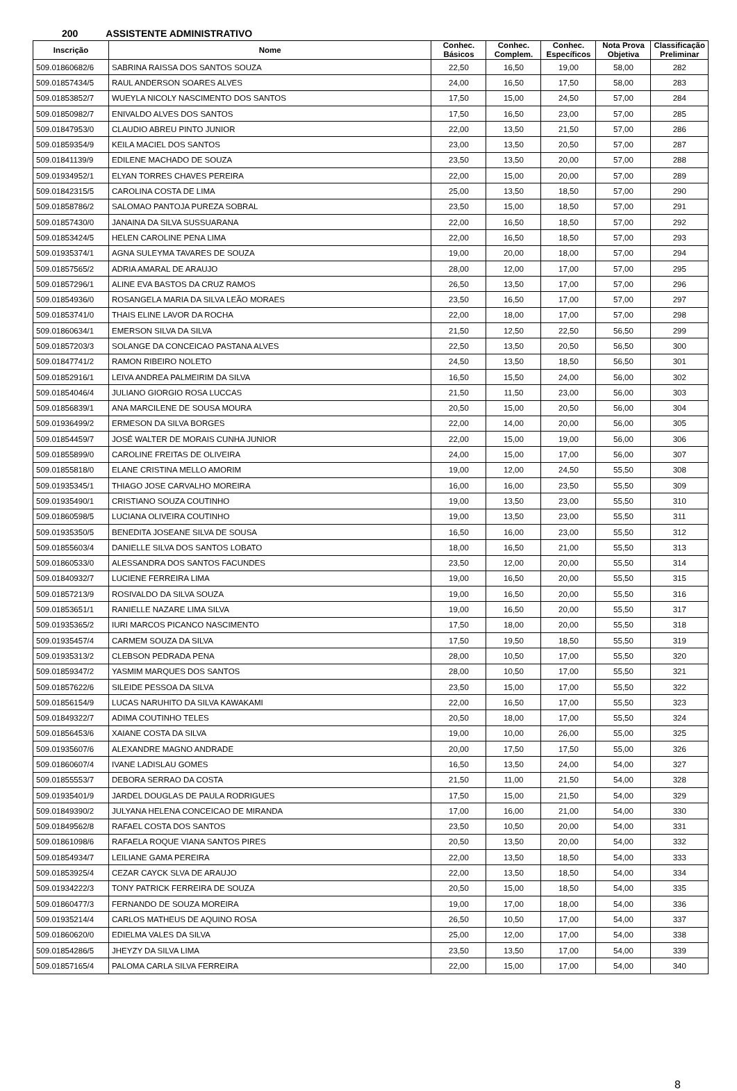200 ASSISTENTE ADMINISTRATIVO
| Inscrição | Nome | Conhec. Básicos | Conhec. Complem. | Conhec. Específicos | Nota Prova Objetiva | Classificação Preliminar |
| --- | --- | --- | --- | --- | --- | --- |
| 509.01860682/6 | SABRINA RAISSA DOS SANTOS SOUZA | 22,50 | 16,50 | 19,00 | 58,00 | 282 |
| 509.01857434/5 | RAUL ANDERSON SOARES ALVES | 24,00 | 16,50 | 17,50 | 58,00 | 283 |
| 509.01853852/7 | WUEYLA NICOLY NASCIMENTO DOS SANTOS | 17,50 | 15,00 | 24,50 | 57,00 | 284 |
| 509.01850982/7 | ENIVALDO ALVES DOS SANTOS | 17,50 | 16,50 | 23,00 | 57,00 | 285 |
| 509.01847953/0 | CLAUDIO ABREU PINTO JUNIOR | 22,00 | 13,50 | 21,50 | 57,00 | 286 |
| 509.01859354/9 | KEILA MACIEL DOS SANTOS | 23,00 | 13,50 | 20,50 | 57,00 | 287 |
| 509.01841139/9 | EDILENE MACHADO DE SOUZA | 23,50 | 13,50 | 20,00 | 57,00 | 288 |
| 509.01934952/1 | ELYAN TORRES CHAVES PEREIRA | 22,00 | 15,00 | 20,00 | 57,00 | 289 |
| 509.01842315/5 | CAROLINA COSTA DE LIMA | 25,00 | 13,50 | 18,50 | 57,00 | 290 |
| 509.01858786/2 | SALOMAO PANTOJA PUREZA SOBRAL | 23,50 | 15,00 | 18,50 | 57,00 | 291 |
| 509.01857430/0 | JANAINA DA SILVA SUSSUARANA | 22,00 | 16,50 | 18,50 | 57,00 | 292 |
| 509.01853424/5 | HELEN CAROLINE PENA LIMA | 22,00 | 16,50 | 18,50 | 57,00 | 293 |
| 509.01935374/1 | AGNA SULEYMA TAVARES DE SOUZA | 19,00 | 20,00 | 18,00 | 57,00 | 294 |
| 509.01857565/2 | ADRIA AMARAL DE ARAUJO | 28,00 | 12,00 | 17,00 | 57,00 | 295 |
| 509.01857296/1 | ALINE EVA BASTOS DA CRUZ RAMOS | 26,50 | 13,50 | 17,00 | 57,00 | 296 |
| 509.01854936/0 | ROSANGELA MARIA DA SILVA LEÃO MORAES | 23,50 | 16,50 | 17,00 | 57,00 | 297 |
| 509.01853741/0 | THAIS ELINE LAVOR DA ROCHA | 22,00 | 18,00 | 17,00 | 57,00 | 298 |
| 509.01860634/1 | EMERSON SILVA DA SILVA | 21,50 | 12,50 | 22,50 | 56,50 | 299 |
| 509.01857203/3 | SOLANGE DA CONCEICAO PASTANA ALVES | 22,50 | 13,50 | 20,50 | 56,50 | 300 |
| 509.01847741/2 | RAMON RIBEIRO NOLETO | 24,50 | 13,50 | 18,50 | 56,50 | 301 |
| 509.01852916/1 | LEIVA ANDREA PALMEIRIM DA SILVA | 16,50 | 15,50 | 24,00 | 56,00 | 302 |
| 509.01854046/4 | JULIANO GIORGIO ROSA LUCCAS | 21,50 | 11,50 | 23,00 | 56,00 | 303 |
| 509.01856839/1 | ANA MARCILENE DE SOUSA MOURA | 20,50 | 15,00 | 20,50 | 56,00 | 304 |
| 509.01936499/2 | ERMESON DA SILVA BORGES | 22,00 | 14,00 | 20,00 | 56,00 | 305 |
| 509.01854459/7 | JOSÉ WALTER DE MORAIS CUNHA JUNIOR | 22,00 | 15,00 | 19,00 | 56,00 | 306 |
| 509.01855899/0 | CAROLINE FREITAS DE OLIVEIRA | 24,00 | 15,00 | 17,00 | 56,00 | 307 |
| 509.01855818/0 | ELANE CRISTINA MELLO AMORIM | 19,00 | 12,00 | 24,50 | 55,50 | 308 |
| 509.01935345/1 | THIAGO JOSE CARVALHO MOREIRA | 16,00 | 16,00 | 23,50 | 55,50 | 309 |
| 509.01935490/1 | CRISTIANO SOUZA COUTINHO | 19,00 | 13,50 | 23,00 | 55,50 | 310 |
| 509.01860598/5 | LUCIANA OLIVEIRA COUTINHO | 19,00 | 13,50 | 23,00 | 55,50 | 311 |
| 509.01935350/5 | BENEDITA JOSEANE SILVA DE SOUSA | 16,50 | 16,00 | 23,00 | 55,50 | 312 |
| 509.01855603/4 | DANIELLE SILVA DOS SANTOS LOBATO | 18,00 | 16,50 | 21,00 | 55,50 | 313 |
| 509.01860533/0 | ALESSANDRA DOS SANTOS FACUNDES | 23,50 | 12,00 | 20,00 | 55,50 | 314 |
| 509.01840932/7 | LUCIENE FERREIRA LIMA | 19,00 | 16,50 | 20,00 | 55,50 | 315 |
| 509.01857213/9 | ROSIVALDO DA SILVA SOUZA | 19,00 | 16,50 | 20,00 | 55,50 | 316 |
| 509.01853651/1 | RANIELLE NAZARE LIMA SILVA | 19,00 | 16,50 | 20,00 | 55,50 | 317 |
| 509.01935365/2 | IURI MARCOS PICANCO NASCIMENTO | 17,50 | 18,00 | 20,00 | 55,50 | 318 |
| 509.01935457/4 | CARMEM SOUZA DA SILVA | 17,50 | 19,50 | 18,50 | 55,50 | 319 |
| 509.01935313/2 | CLEBSON PEDRADA PENA | 28,00 | 10,50 | 17,00 | 55,50 | 320 |
| 509.01859347/2 | YASMIM MARQUES DOS SANTOS | 28,00 | 10,50 | 17,00 | 55,50 | 321 |
| 509.01857622/6 | SILEIDE PESSOA DA SILVA | 23,50 | 15,00 | 17,00 | 55,50 | 322 |
| 509.01856154/9 | LUCAS NARUHITO DA SILVA KAWAKAMI | 22,00 | 16,50 | 17,00 | 55,50 | 323 |
| 509.01849322/7 | ADIMA COUTINHO TELES | 20,50 | 18,00 | 17,00 | 55,50 | 324 |
| 509.01856453/6 | XAIANE COSTA DA SILVA | 19,00 | 10,00 | 26,00 | 55,00 | 325 |
| 509.01935607/6 | ALEXANDRE MAGNO ANDRADE | 20,00 | 17,50 | 17,50 | 55,00 | 326 |
| 509.01860607/4 | IVANE LADISLAU GOMES | 16,50 | 13,50 | 24,00 | 54,00 | 327 |
| 509.01855553/7 | DEBORA SERRAO DA COSTA | 21,50 | 11,00 | 21,50 | 54,00 | 328 |
| 509.01935401/9 | JARDEL DOUGLAS DE PAULA RODRIGUES | 17,50 | 15,00 | 21,50 | 54,00 | 329 |
| 509.01849390/2 | JULYANA HELENA CONCEICAO DE MIRANDA | 17,00 | 16,00 | 21,00 | 54,00 | 330 |
| 509.01849562/8 | RAFAEL COSTA DOS SANTOS | 23,50 | 10,50 | 20,00 | 54,00 | 331 |
| 509.01861098/6 | RAFAELA ROQUE VIANA SANTOS PIRES | 20,50 | 13,50 | 20,00 | 54,00 | 332 |
| 509.01854934/7 | LEILIANE GAMA PEREIRA | 22,00 | 13,50 | 18,50 | 54,00 | 333 |
| 509.01853925/4 | CEZAR CAYCK SLVA DE ARAUJO | 22,00 | 13,50 | 18,50 | 54,00 | 334 |
| 509.01934222/3 | TONY PATRICK FERREIRA DE SOUZA | 20,50 | 15,00 | 18,50 | 54,00 | 335 |
| 509.01860477/3 | FERNANDO DE SOUZA MOREIRA | 19,00 | 17,00 | 18,00 | 54,00 | 336 |
| 509.01935214/4 | CARLOS MATHEUS DE AQUINO ROSA | 26,50 | 10,50 | 17,00 | 54,00 | 337 |
| 509.01860620/0 | EDIELMA VALES DA SILVA | 25,00 | 12,00 | 17,00 | 54,00 | 338 |
| 509.01854286/5 | JHEYZY DA SILVA LIMA | 23,50 | 13,50 | 17,00 | 54,00 | 339 |
| 509.01857165/4 | PALOMA CARLA SILVA FERREIRA | 22,00 | 15,00 | 17,00 | 54,00 | 340 |
8